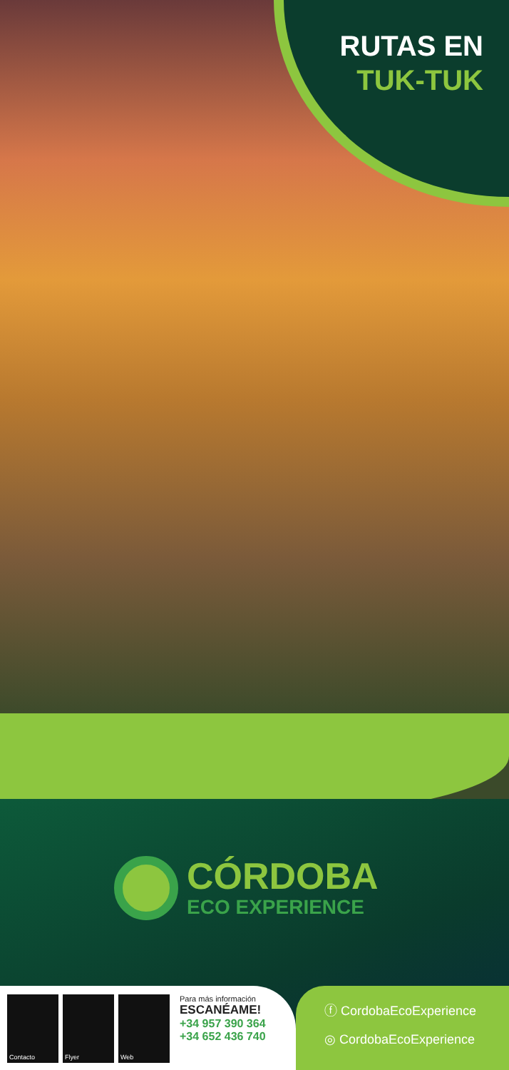RUTAS EN
TUK-TUK
CÓRDOBA
ECO EXPERIENCE
Contacto Flyer Web
Para más información
ESCANÉAME!
+34 957 390 364
+34 652 436 740
ⓕ CordobaEcoExperience
◎ CordobaEcoExperience